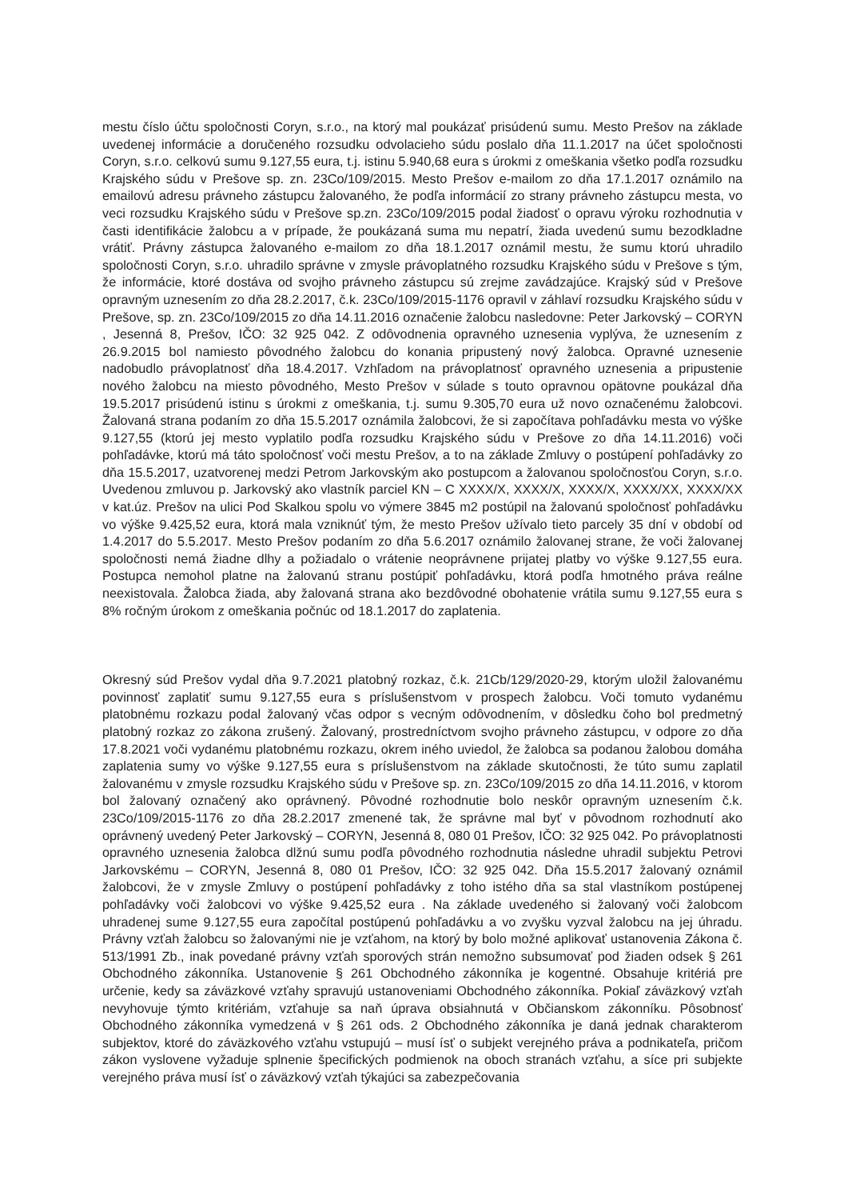mestu číslo účtu spoločnosti Coryn, s.r.o., na ktorý mal poukázať prisúdenú sumu. Mesto Prešov na základe uvedenej informácie a doručeného rozsudku odvolacieho súdu poslalo dňa 11.1.2017 na účet spoločnosti Coryn, s.r.o. celkovú sumu 9.127,55 eura, t.j. istinu 5.940,68 eura s úrokmi z omeškania všetko podľa rozsudku Krajského súdu v Prešove sp. zn. 23Co/109/2015. Mesto Prešov e-mailom zo dňa 17.1.2017 oznámilo na emailovú adresu právneho zástupcu žalovaného, že podľa informácií zo strany právneho zástupcu mesta, vo veci rozsudku Krajského súdu v Prešove sp.zn. 23Co/109/2015 podal žiadosť o opravu výroku rozhodnutia v časti identifikácie žalobcu a v prípade, že poukázaná suma mu nepatrí, žiada uvedenú sumu bezodkladne vrátiť. Právny zástupca žalovaného e-mailom zo dňa 18.1.2017 oznámil mestu, že sumu ktorú uhradilo spoločnosti Coryn, s.r.o. uhradilo správne v zmysle právoplatného rozsudku Krajského súdu v Prešove s tým, že informácie, ktoré dostáva od svojho právneho zástupcu sú zrejme zavádzajúce. Krajský súd v Prešove opravným uznesením zo dňa 28.2.2017, č.k. 23Co/109/2015-1176 opravil v záhlaví rozsudku Krajského súdu v Prešove, sp. zn. 23Co/109/2015 zo dňa 14.11.2016 označenie žalobcu nasledovne: Peter Jarkovský – CORYN , Jesenná 8, Prešov, IČO: 32 925 042. Z odôvodnenia opravného uznesenia vyplýva, že uznesením z 26.9.2015 bol namiesto pôvodného žalobcu do konania pripustený nový žalobca. Opravné uznesenie nadobudlo právoplatnosť dňa 18.4.2017. Vzhľadom na právoplatnosť opravného uznesenia a pripustenie nového žalobcu na miesto pôvodného, Mesto Prešov v súlade s touto opravnou opätovne poukázal dňa 19.5.2017 prisúdenú istinu s úrokmi z omeškania, t.j. sumu 9.305,70 eura už novo označenému žalobcovi. Žalovaná strana podaním zo dňa 15.5.2017 oznámila žalobcovi, že si započítava pohľadávku mesta vo výške 9.127,55 (ktorú jej mesto vyplatilo podľa rozsudku Krajského súdu v Prešove zo dňa 14.11.2016) voči pohľadávke, ktorú má táto spoločnosť voči mestu Prešov, a to na základe Zmluvy o postúpení pohľadávky zo dňa 15.5.2017, uzatvorenej medzi Petrom Jarkovským ako postupcom a žalovanou spoločnosťou Coryn, s.r.o. Uvedenou zmluvou p. Jarkovský ako vlastník parciel KN – C XXXX/X, XXXX/X, XXXX/X, XXXX/XX, XXXX/XX v kat.úz. Prešov na ulici Pod Skalkou spolu vo výmere 3845 m2 postúpil na žalovanú spoločnosť pohľadávku vo výške 9.425,52 eura, ktorá mala vzniknúť tým, že mesto Prešov užívalo tieto parcely 35 dní v období od 1.4.2017 do 5.5.2017. Mesto Prešov podaním zo dňa 5.6.2017 oznámilo žalovanej strane, že voči žalovanej spoločnosti nemá žiadne dlhy a požiadalo o vrátenie neoprávnene prijatej platby vo výške 9.127,55 eura. Postupca nemohol platne na žalovanú stranu postúpiť pohľadávku, ktorá podľa hmotného práva reálne neexistovala. Žalobca žiada, aby žalovaná strana ako bezdôvodné obohatenie vrátila sumu 9.127,55 eura s 8% ročným úrokom z omeškania počnúc od 18.1.2017 do zaplatenia.
Okresný súd Prešov vydal dňa 9.7.2021 platobný rozkaz, č.k. 21Cb/129/2020-29, ktorým uložil žalovanému povinnosť zaplatiť sumu 9.127,55 eura s príslušenstvom v prospech žalobcu. Voči tomuto vydanému platobnému rozkazu podal žalovaný včas odpor s vecným odôvodnením, v dôsledku čoho bol predmetný platobný rozkaz zo zákona zrušený. Žalovaný, prostredníctvom svojho právneho zástupcu, v odpore zo dňa 17.8.2021 voči vydanému platobnému rozkazu, okrem iného uviedol, že žalobca sa podanou žalobou domáha zaplatenia sumy vo výške 9.127,55 eura s príslušenstvom na základe skutočnosti, že túto sumu zaplatil žalovanému v zmysle rozsudku Krajského súdu v Prešove sp. zn. 23Co/109/2015 zo dňa 14.11.2016, v ktorom bol žalovaný označený ako oprávnený. Pôvodné rozhodnutie bolo neskôr opravným uznesením č.k. 23Co/109/2015-1176 zo dňa 28.2.2017 zmenené tak, že správne mal byť v pôvodnom rozhodnutí ako oprávnený uvedený Peter Jarkovský – CORYN, Jesenná 8, 080 01 Prešov, IČO: 32 925 042. Po právoplatnosti opravného uznesenia žalobca dlžnú sumu podľa pôvodného rozhodnutia následne uhradil subjektu Petrovi Jarkovskému – CORYN, Jesenná 8, 080 01 Prešov, IČO: 32 925 042. Dňa 15.5.2017 žalovaný oznámil žalobcovi, že v zmysle Zmluvy o postúpení pohľadávky z toho istého dňa sa stal vlastníkom postúpenej pohľadávky voči žalobcovi vo výške 9.425,52 eura . Na základe uvedeného si žalovaný voči žalobcom uhradenej sume 9.127,55 eura započítal postúpenú pohľadávku a vo zvyšku vyzval žalobcu na jej úhradu. Právny vzťah žalobcu so žalovanými nie je vzťahom, na ktorý by bolo možné aplikovať ustanovenia Zákona č. 513/1991 Zb., inak povedané právny vzťah sporových strán nemožno subsumovať pod žiaden odsek § 261 Obchodného zákonníka. Ustanovenie § 261 Obchodného zákonníka je kogentné. Obsahuje kritériá pre určenie, kedy sa záväzkové vzťahy spravujú ustanoveniami Obchodného zákonníka. Pokiaľ záväzkový vzťah nevyhovuje týmto kritériám, vzťahuje sa naň úprava obsiahnutá v Občianskom zákonníku. Pôsobnosť Obchodného zákonníka vymedzená v § 261 ods. 2 Obchodného zákonníka je daná jednak charakterom subjektov, ktoré do záväzkového vzťahu vstupujú – musí ísť o subjekt verejného práva a podnikateľa, pričom zákon vyslovene vyžaduje splnenie špecifických podmienok na oboch stranách vzťahu, a síce pri subjekte verejného práva musí ísť o záväzkový vzťah týkajúci sa zabezpečovania